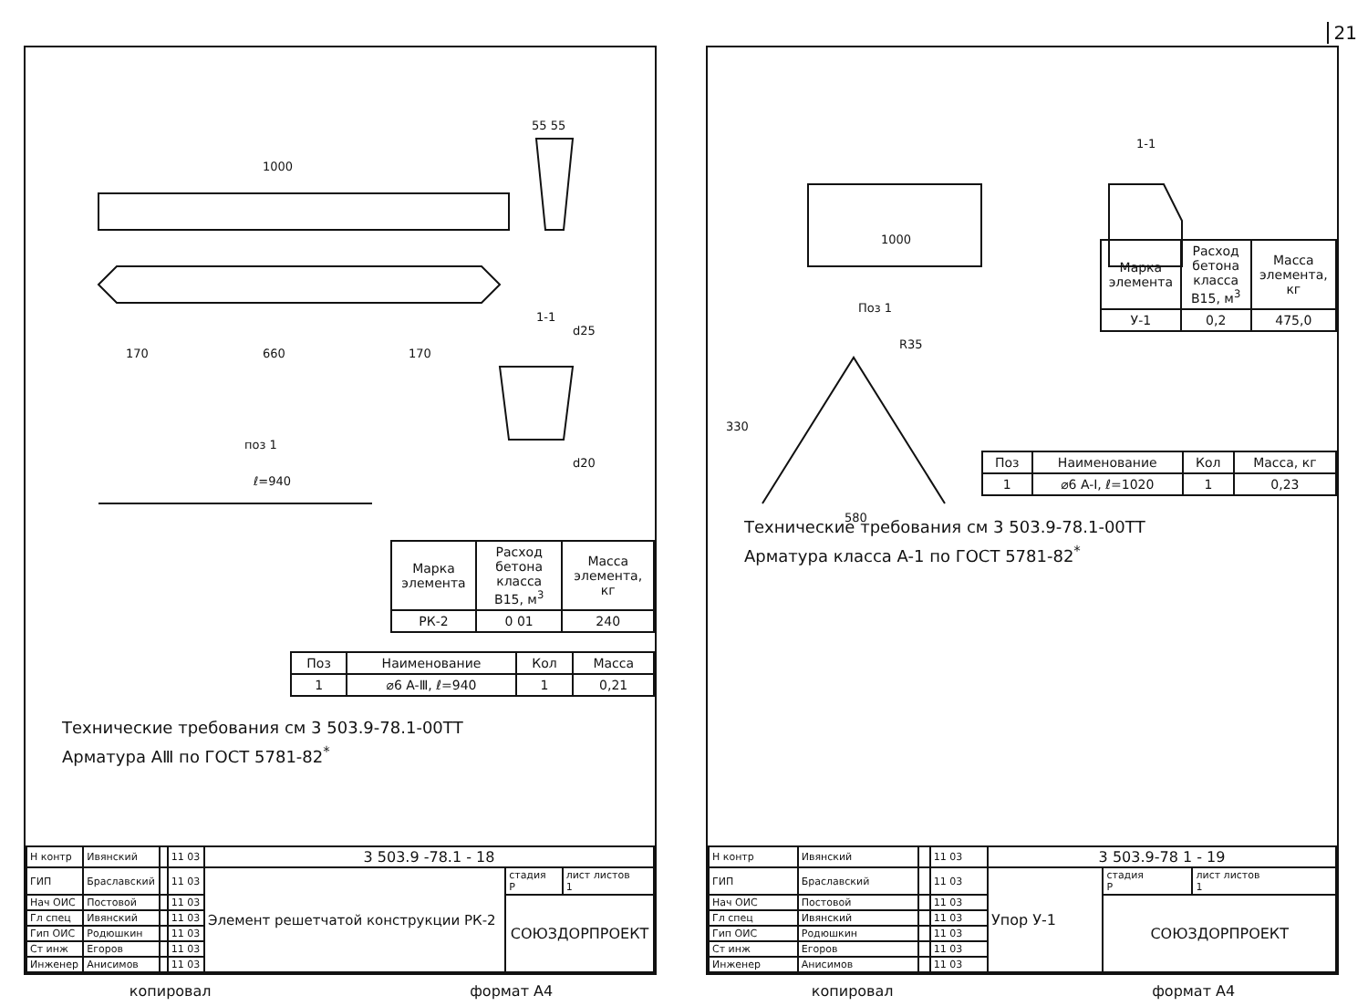21
1000
660
170
170
1-1
поз 1
ℓ=940
55 55
d25
d20
| Марка элемента | Расход бетона класса B15, м<sup>3</sup> | Масса элемента, кг |
| --- | --- | --- |
| РК-2 | 0 01 | 240 |
| Поз | Наименование | Кол | Масса |
| --- | --- | --- | --- |
| 1 | ⌀6 A-Ⅲ, ℓ=940 | 1 | 0,21 |
Технические требования см 3 503.9-78.1-00ТТ
Арматура AⅢ по ГОСТ 5781-82<sup>*</sup>
| Н контр | Ивянский | | 11 03 | 3 503.9 -78.1 - 18 | | |
| ГИП | Браславский | | 11 03 | Элемент решетчатой конструкции РК-2 | стадия Р | лист листов 1 |
| Нач ОИС | Постовой | | 11 03 | | СОЮЗДОРПРОЕКТ | |
| Гл спец | Ивянский | | 11 03 | | | |
| Гип ОИС | Родюшкин | | 11 03 | | | |
| Ст инж | Егоров | | 11 03 | | | |
| Инженер | Анисимов | | 11 03 | | | |
копировал формат А4
1000
1-1
Поз 1
580
330
R35
| Марка элемента | Расход бетона класса B15, м<sup>3</sup> | Масса элемента, кг |
| --- | --- | --- |
| У-1 | 0,2 | 475,0 |
| Поз | Наименование | Кол | Масса, кг |
| --- | --- | --- | --- |
| 1 | ⌀6 A-I, ℓ=1020 | 1 | 0,23 |
Технические требования см 3 503.9-78.1-00ТТ
Арматура класса A-1 по ГОСТ 5781-82<sup>*</sup>
| Н контр | Ивянский | | 11 03 | 3 503.9-78 1 - 19 | | |
| ГИП | Браславский | | 11 03 | Упор У-1 | стадия Р | лист листов 1 |
| Нач ОИС | Постовой | | 11 03 | | СОЮЗДОРПРОЕКТ | |
| Гл спец | Ивянский | | 11 03 | | | |
| Гип ОИС | Родюшкин | | 11 03 | | | |
| Ст инж | Егоров | | 11 03 | | | |
| Инженер | Анисимов | | 11 03 | | | |
копировал формат А4